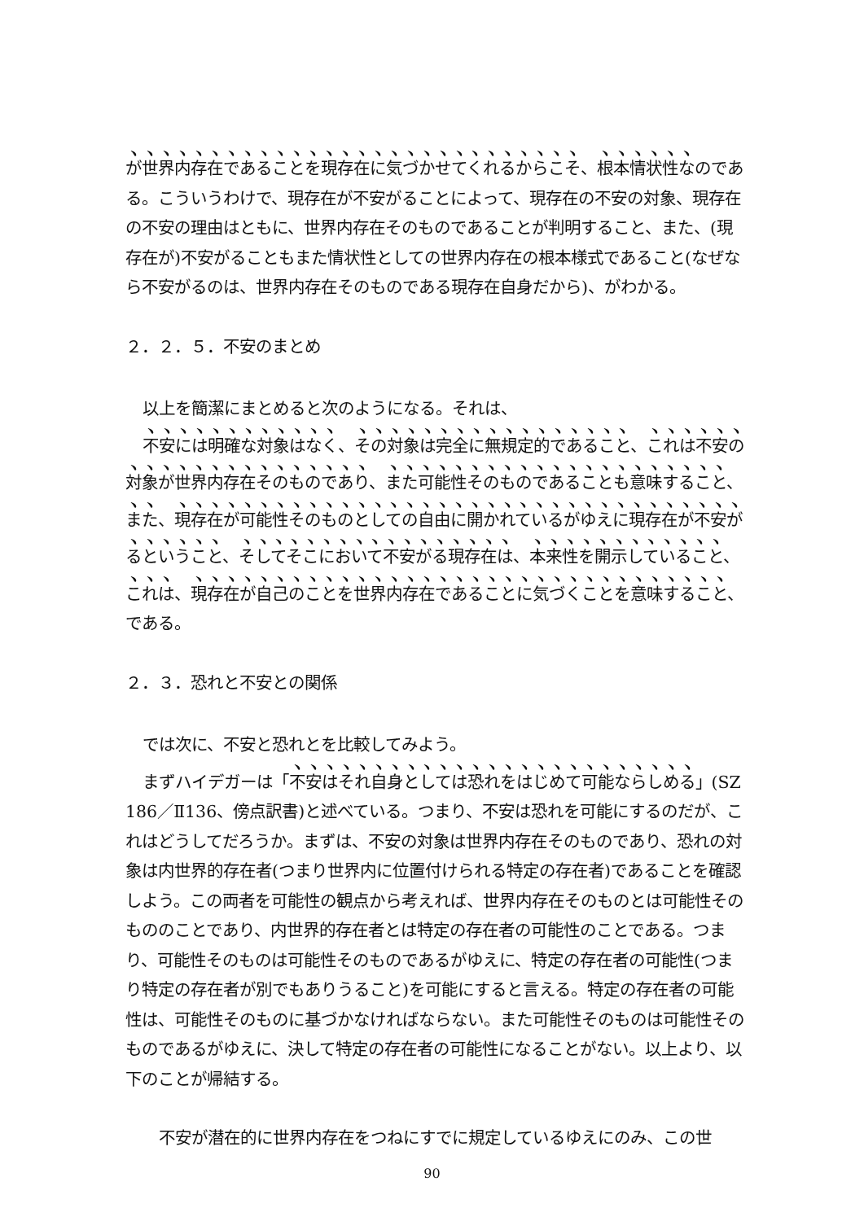が世界内存在であることを現存在に気づかせてくれるからこそ、根本情状性なのである。こういうわけで、現存在が不安がることによって、現存在の不安の対象、現存在の不安の理由はともに、世界内存在そのものであることが判明すること、また、(現存在が)不安がることもまた情状性としての世界内存在の根本様式であること(なぜなら不安がるのは、世界内存在そのものである現存在自身だから)、がわかる。
２．２．５．不安のまとめ
以上を簡潔にまとめると次のようになる。それは、
不安には明確な対象はなく、その対象は完全に無規定的であること、これは不安の対象が世界内存在そのものであり、また可能性そのものであることも意味すること、また、現存在が可能性そのものとしての自由に開かれているがゆえに現存在が不安がるということ、そしてそこにおいて不安がる現存在は、本来性を開示していること、これは、現存在が自己のことを世界内存在であることに気づくことを意味すること、である。
２．３．恐れと不安との関係
では次に、不安と恐れとを比較してみよう。
まずハイデガーは「不安はそれ自身としては恐れをはじめて可能ならしめる」(SZ 186／Ⅱ136、傍点訳書)と述べている。つまり、不安は恐れを可能にするのだが、これはどうしてだろうか。まずは、不安の対象は世界内存在そのものであり、恐れの対象は内世界的存在者(つまり世界内に位置付けられる特定の存在者)であることを確認しよう。この両者を可能性の観点から考えれば、世界内存在そのものとは可能性そのもののことであり、内世界的存在者とは特定の存在者の可能性のことである。つまり、可能性そのものは可能性そのものであるがゆえに、特定の存在者の可能性(つまり特定の存在者が別でもありうること)を可能にすると言える。特定の存在者の可能性は、可能性そのものに基づかなければならない。また可能性そのものは可能性そのものであるがゆえに、決して特定の存在者の可能性になることがない。以上より、以下のことが帰結する。
不安が潜在的に世界内存在をつねにすでに規定しているゆえにのみ、この世
90